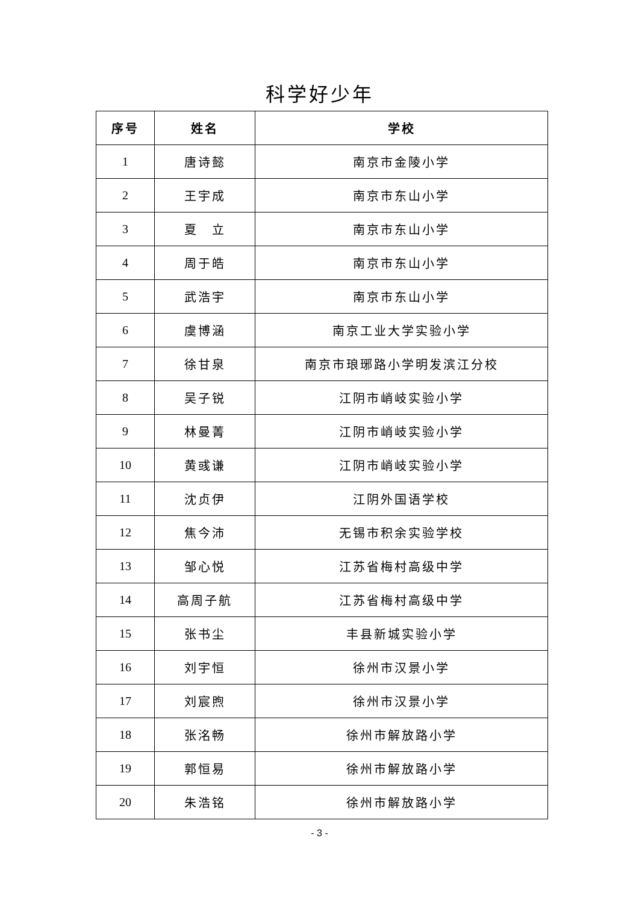科学好少年
| 序号 | 姓名 | 学校 |
| --- | --- | --- |
| 1 | 唐诗懿 | 南京市金陵小学 |
| 2 | 王宇成 | 南京市东山小学 |
| 3 | 夏 立 | 南京市东山小学 |
| 4 | 周于皓 | 南京市东山小学 |
| 5 | 武浩宇 | 南京市东山小学 |
| 6 | 虞博涵 | 南京工业大学实验小学 |
| 7 | 徐甘泉 | 南京市琅琊路小学明发滨江分校 |
| 8 | 吴子锐 | 江阴市峭岐实验小学 |
| 9 | 林曼菁 | 江阴市峭岐实验小学 |
| 10 | 黄彧谦 | 江阴市峭岐实验小学 |
| 11 | 沈贞伊 | 江阴外国语学校 |
| 12 | 焦今沛 | 无锡市积余实验学校 |
| 13 | 邹心悦 | 江苏省梅村高级中学 |
| 14 | 高周子航 | 江苏省梅村高级中学 |
| 15 | 张书尘 | 丰县新城实验小学 |
| 16 | 刘宇恒 | 徐州市汉景小学 |
| 17 | 刘宸煦 | 徐州市汉景小学 |
| 18 | 张洺畅 | 徐州市解放路小学 |
| 19 | 郭恒易 | 徐州市解放路小学 |
| 20 | 朱浩铭 | 徐州市解放路小学 |
- 3 -